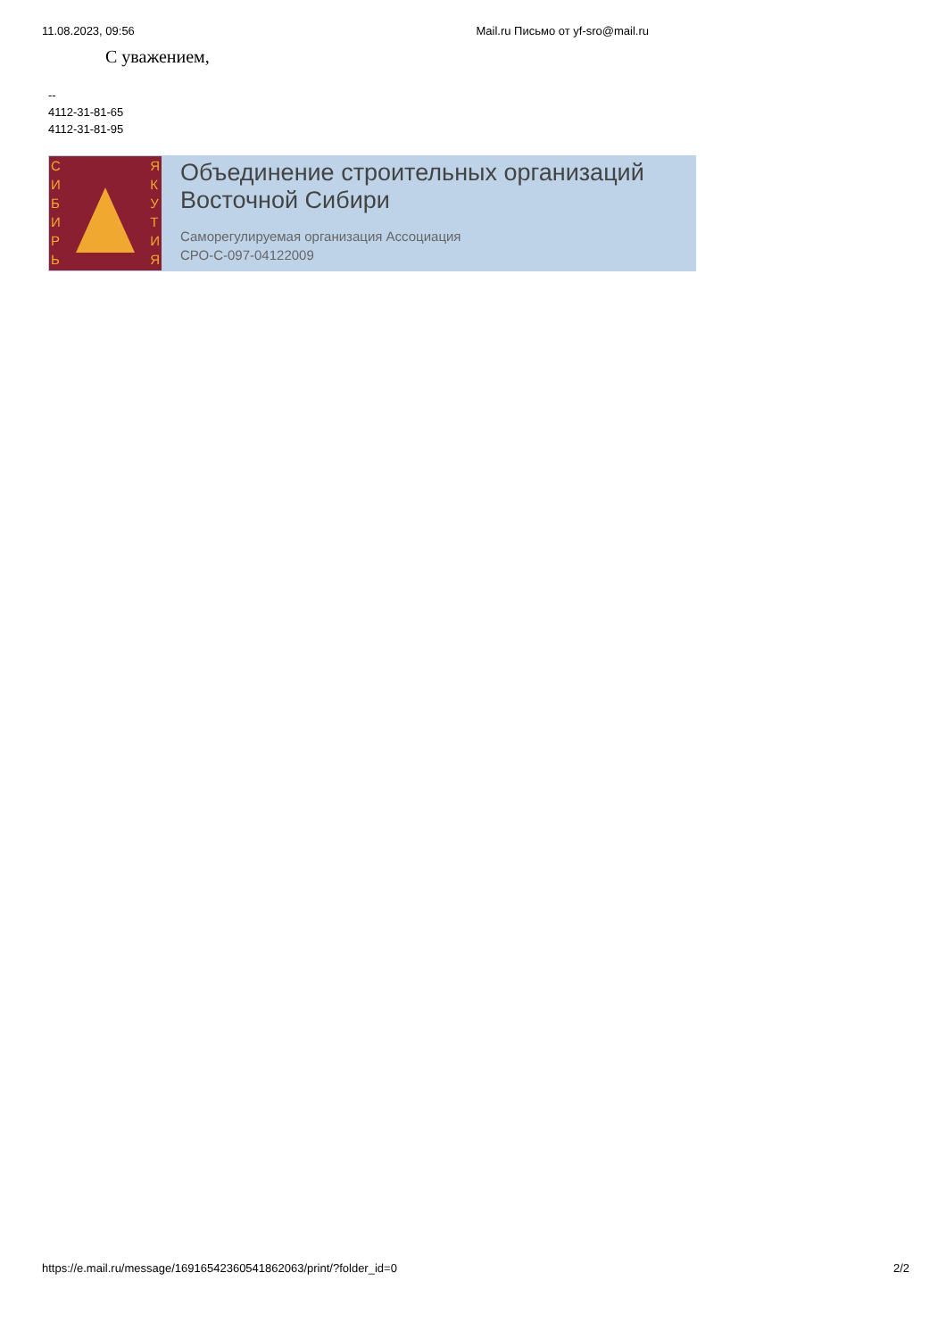11.08.2023, 09:56 Mail.ru Письмо от yf-sro@mail.ru
С уважением,
--
4112-31-81-65
4112-31-81-95
С
И
Б
И
Р
Ь
Я
К
У
Т
И
Я
Объединение строительных организаций
Восточной Сибири
Саморегулируемая организация Ассоциация
СРО-С-097-04122009
https://e.mail.ru/message/16916542360541862063/print/?folder_id=0 2/2